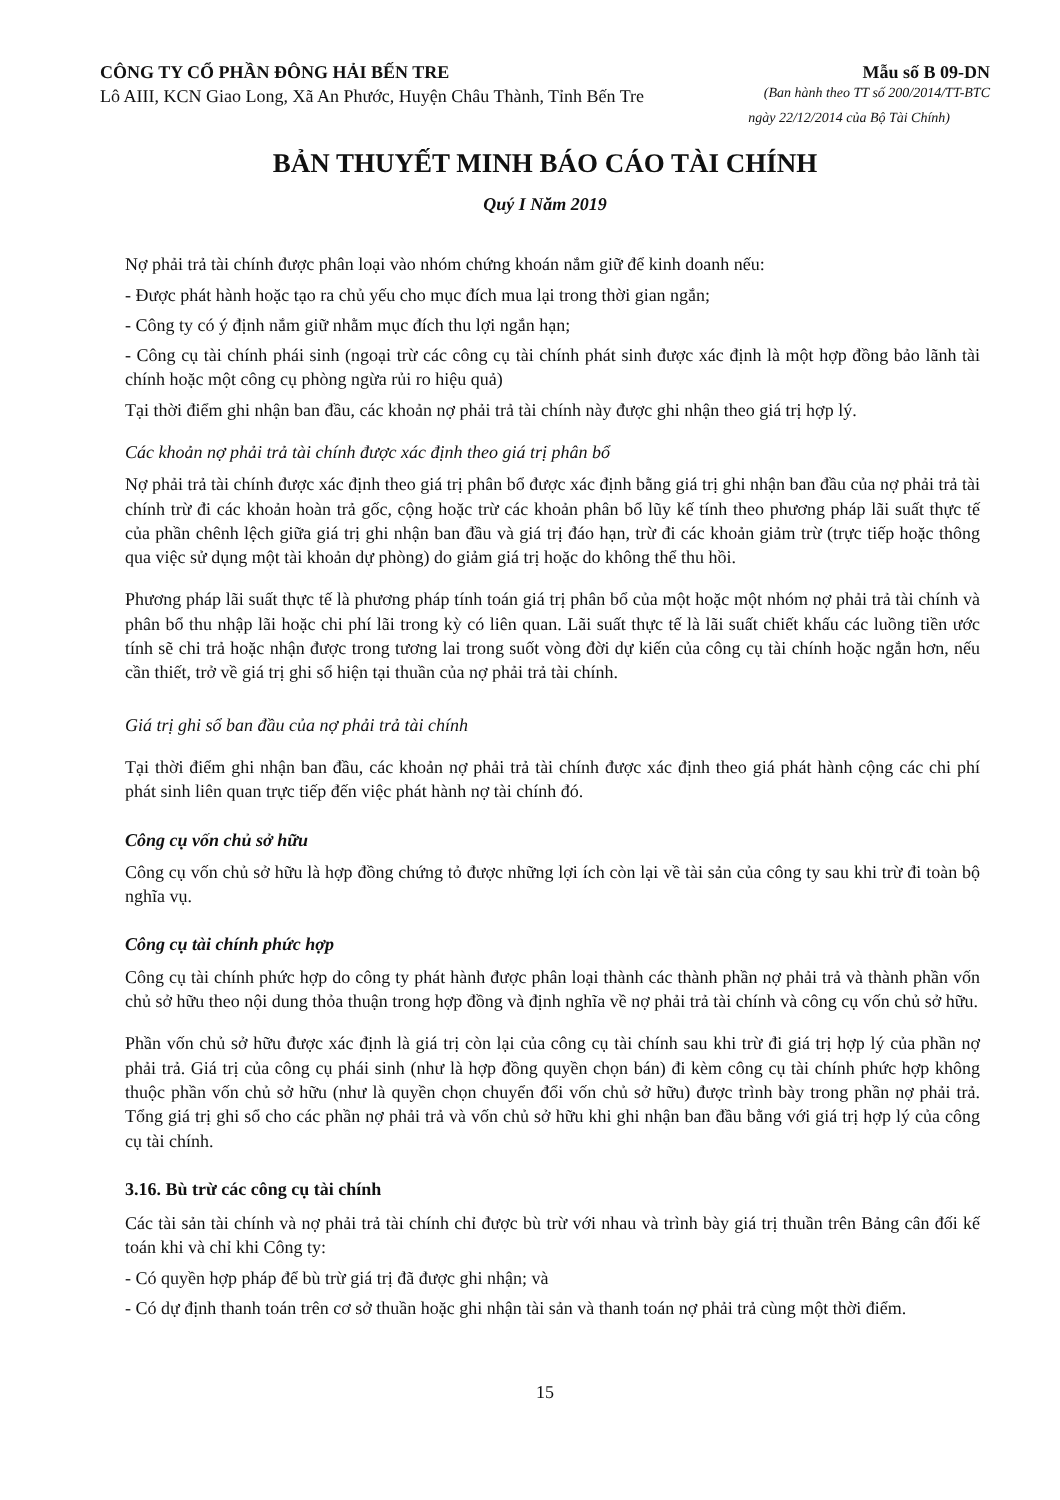CÔNG TY CỔ PHẦN ĐÔNG HẢI BẾN TRE Mẫu số B 09-DN
Lô AIII, KCN Giao Long, Xã An Phước, Huyện Châu Thành, Tỉnh Bến Tre (Ban hành theo TT số 200/2014/TT-BTC
ngày 22/12/2014 của Bộ Tài Chính)
BẢN THUYẾT MINH BÁO CÁO TÀI CHÍNH
Quý I Năm 2019
Nợ phải trả tài chính được phân loại vào nhóm chứng khoán nắm giữ để kinh doanh nếu:
- Được phát hành hoặc tạo ra chủ yếu cho mục đích mua lại trong thời gian ngắn;
- Công ty có ý định nắm giữ nhằm mục đích thu lợi ngắn hạn;
- Công cụ tài chính phái sinh (ngoại trừ các công cụ tài chính phát sinh được xác định là một hợp đồng bảo lãnh tài chính hoặc một công cụ phòng ngừa rủi ro hiệu quả)
Tại thời điểm ghi nhận ban đầu, các khoản nợ phải trả tài chính này được ghi nhận theo giá trị hợp lý.
Các khoản nợ phải trả tài chính được xác định theo giá trị phân bổ
Nợ phải trả tài chính được xác định theo giá trị phân bổ được xác định bằng giá trị ghi nhận ban đầu của nợ phải trả tài chính trừ đi các khoản hoàn trả gốc, cộng hoặc trừ các khoản phân bổ lũy kế tính theo phương pháp lãi suất thực tế của phần chênh lệch giữa giá trị ghi nhận ban đầu và giá trị đáo hạn, trừ đi các khoản giảm trừ (trực tiếp hoặc thông qua việc sử dụng một tài khoản dự phòng) do giảm giá trị hoặc do không thể thu hồi.
Phương pháp lãi suất thực tế là phương pháp tính toán giá trị phân bổ của một hoặc một nhóm nợ phải trả tài chính và phân bổ thu nhập lãi hoặc chi phí lãi trong kỳ có liên quan. Lãi suất thực tế là lãi suất chiết khấu các luồng tiền ước tính sẽ chi trả hoặc nhận được trong tương lai trong suốt vòng đời dự kiến của công cụ tài chính hoặc ngắn hơn, nếu cần thiết, trở về giá trị ghi sổ hiện tại thuần của nợ phải trả tài chính.
Giá trị ghi sổ ban đầu của nợ phải trả tài chính
Tại thời điểm ghi nhận ban đầu, các khoản nợ phải trả tài chính được xác định theo giá phát hành cộng các chi phí phát sinh liên quan trực tiếp đến việc phát hành nợ tài chính đó.
Công cụ vốn chủ sở hữu
Công cụ vốn chủ sở hữu là hợp đồng chứng tỏ được những lợi ích còn lại về tài sản của công ty sau khi trừ đi toàn bộ nghĩa vụ.
Công cụ tài chính phức hợp
Công cụ tài chính phức hợp do công ty phát hành được phân loại thành các thành phần nợ phải trả và thành phần vốn chủ sở hữu theo nội dung thỏa thuận trong hợp đồng và định nghĩa về nợ phải trả tài chính và công cụ vốn chủ sở hữu.
Phần vốn chủ sở hữu được xác định là giá trị còn lại của công cụ tài chính sau khi trừ đi giá trị hợp lý của phần nợ phải trả. Giá trị của công cụ phái sinh (như là hợp đồng quyền chọn bán) đi kèm công cụ tài chính phức hợp không thuộc phần vốn chủ sở hữu (như là quyền chọn chuyển đổi vốn chủ sở hữu) được trình bày trong phần nợ phải trả. Tổng giá trị ghi sổ cho các phần nợ phải trả và vốn chủ sở hữu khi ghi nhận ban đầu bằng với giá trị hợp lý của công cụ tài chính.
3.16. Bù trừ các công cụ tài chính
Các tài sản tài chính và nợ phải trả tài chính chỉ được bù trừ với nhau và trình bày giá trị thuần trên Bảng cân đối kế toán khi và chỉ khi Công ty:
- Có quyền hợp pháp để bù trừ giá trị đã được ghi nhận; và
- Có dự định thanh toán trên cơ sở thuần hoặc ghi nhận tài sản và thanh toán nợ phải trả cùng một thời điểm.
15